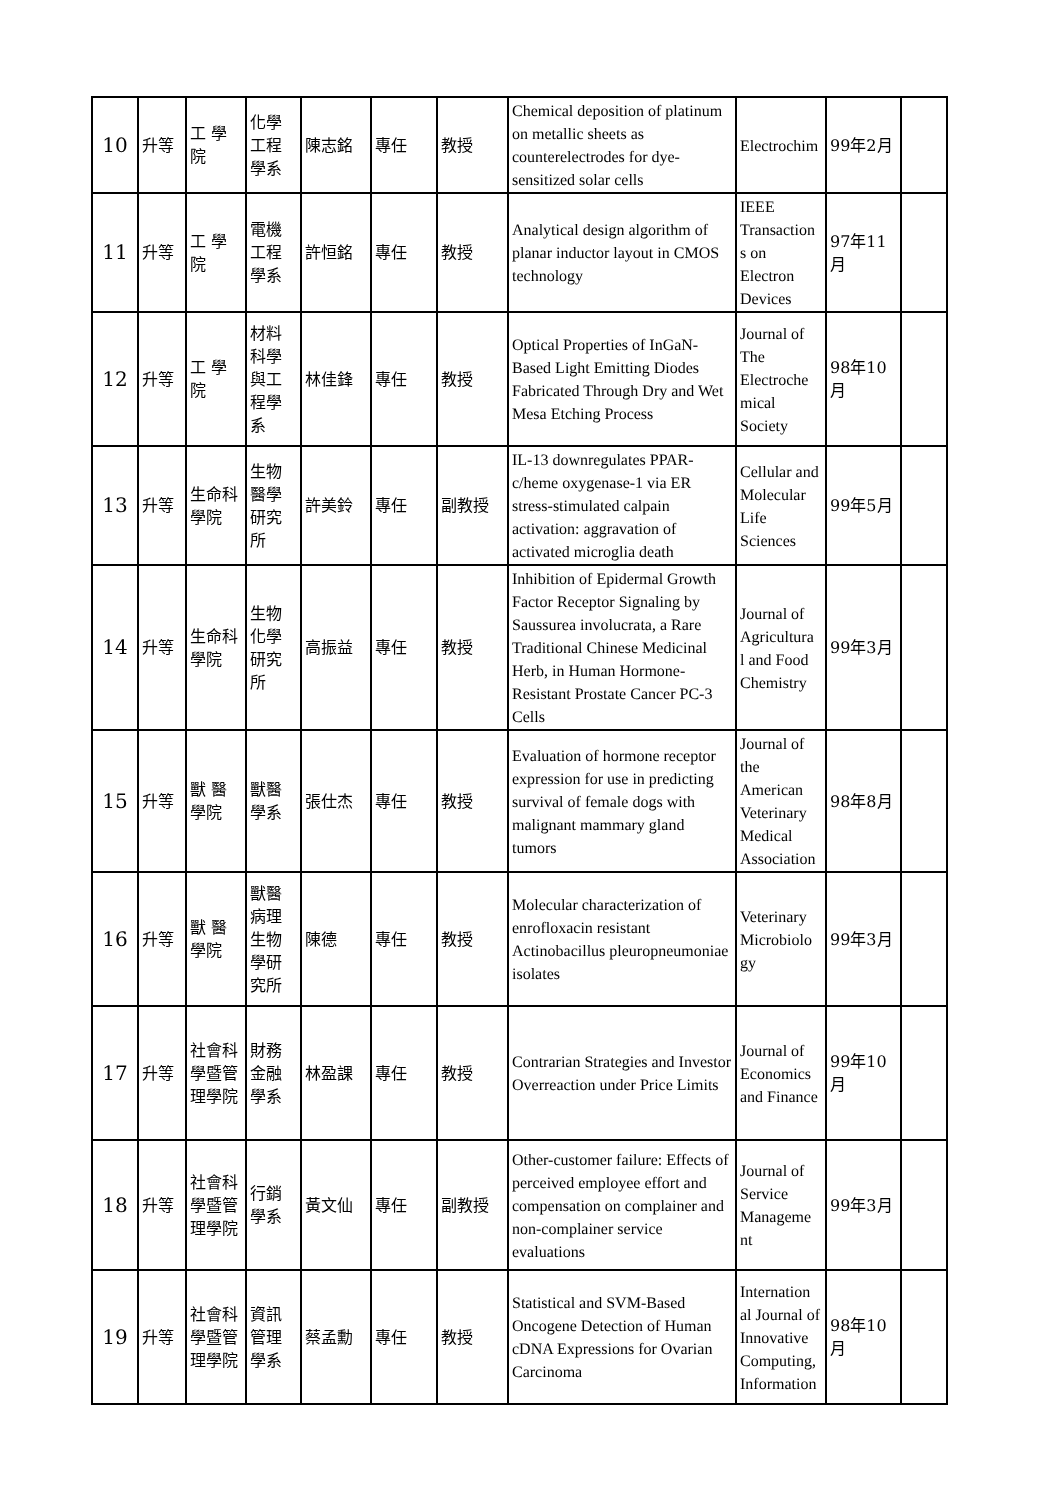| 10 | 升等 | 工 學院 | 化學工程學系 | 陳志銘 | 專任 | 教授 | Chemical deposition of platinum on metallic sheets as counterelectrodes for dye-sensitized solar cells | Electrochim | 99年2月 | |
| 11 | 升等 | 工 學院 | 電機工程學系 | 許恒銘 | 專任 | 教授 | Analytical design algorithm of planar inductor layout in CMOS technology | IEEE Transaction s on Electron Devices | 97年11月 | |
| 12 | 升等 | 工 學院 | 材料科學與工程學系 | 林佳鋒 | 專任 | 教授 | Optical Properties of InGaN-Based Light Emitting Diodes Fabricated Through Dry and Wet Mesa Etching Process | Journal of The Electroche mical Society | 98年10月 | |
| 13 | 升等 | 生命科學院 | 生物醫學研究所 | 許美鈴 | 專任 | 副教授 | IL-13 downregulates PPAR-c/heme oxygenase-1 via ER stress-stimulated calpain activation: aggravation of activated microglia death | Cellular and Molecular Life Sciences | 99年5月 | |
| 14 | 升等 | 生命科學院 | 生物化學研究所 | 高振益 | 專任 | 教授 | Inhibition of Epidermal Growth Factor Receptor Signaling by Saussurea involucrata, a Rare Traditional Chinese Medicinal Herb, in Human Hormone-Resistant Prostate Cancer PC-3 Cells | Journal of Agricultura l and Food Chemistry | 99年3月 | |
| 15 | 升等 | 獸 醫學院 | 獸醫學系 | 張仕杰 | 專任 | 教授 | Evaluation of hormone receptor expression for use in predicting survival of female dogs with malignant mammary gland tumors | Journal of the American Veterinary Medical Association | 98年8月 | |
| 16 | 升等 | 獸 醫學院 | 獸醫病理生物學研究所 | 陳德 | 專任 | 教授 | Molecular characterization of enrofloxacin resistant Actinobacillus pleuropneumoniae isolates | Veterinary Microbiolo gy | 99年3月 | |
| 17 | 升等 | 社會科學暨管理學院 | 財務金融學系 | 林盈課 | 專任 | 教授 | Contrarian Strategies and Investor Overreaction under Price Limits | Journal of Economics and Finance | 99年10月 | |
| 18 | 升等 | 社會科學暨管理學院 | 行銷學系 | 黃文仙 | 專任 | 副教授 | Other-customer failure: Effects of perceived employee effort and compensation on complainer and non-complainer service evaluations | Journal of Service Manageme nt | 99年3月 | |
| 19 | 升等 | 社會科學暨管理學院 | 資訊管理學系 | 蔡孟勳 | 專任 | 教授 | Statistical and SVM-Based Oncogene Detection of Human cDNA Expressions for Ovarian Carcinoma | Internation al Journal of Innovative Computing, Information | 98年10月 | |